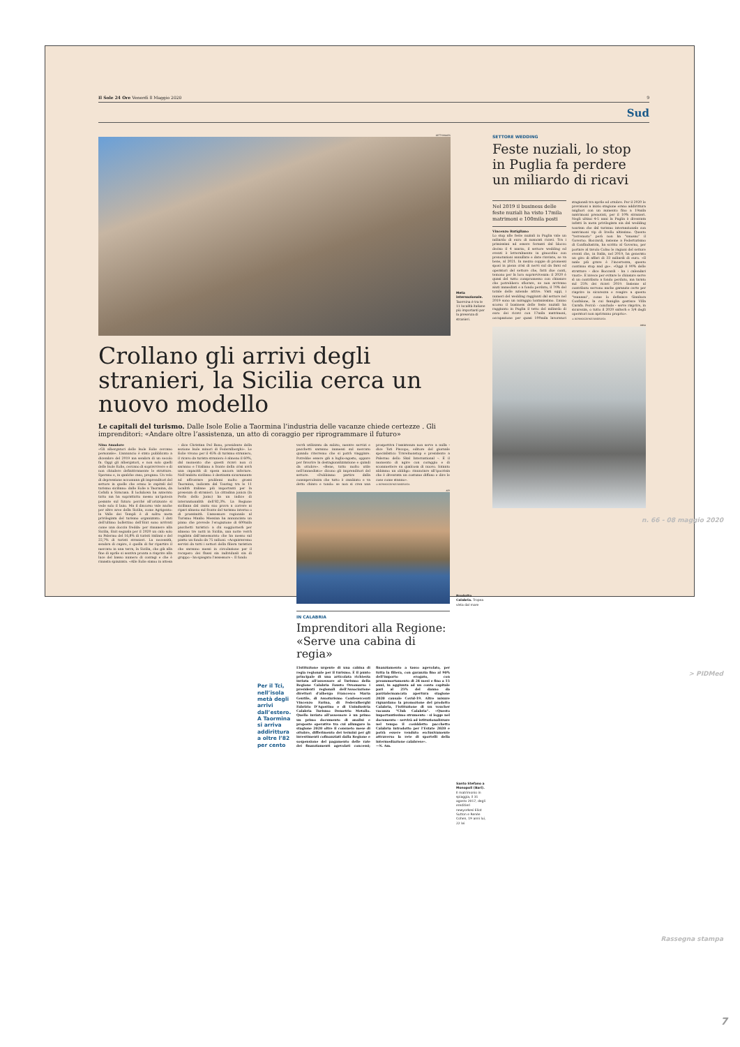Il Sole 24 Ore Venerdì 8 Maggio 2020 9
Sud
GETTYIMAGES
Crollano gli arrivi degli stranieri, la Sicilia cerca un nuovo modello
Le capitali del turismo. Dalle Isole Eolie a Taormina l’industria delle vacanze chiede certezze . Gli imprenditori: «Andare oltre l’assistenza, un atto di coraggio per riprogrammare il futuro»
Nino Amadore
«Gli albergatori delle Isole Eolie cercano personale». L’annuncio è stato pubblicato a dicembre del 2019 ma sembra di un secolo fa. Oggi gli albergatori, e non solo quelli delle Isole Eolie, cercano di sopravvivere e di non chiudere definitivamente le strutture. Sperano e, in qualche caso, pregano. Un velo di depressione accomuna gli imprenditori del settore in quelle che erano le capitali del turismo siciliano: dalle Eolie a Taormina, da Cefalù a Siracusa. Il lockdown ha azzerato tutto ma ha soprattutto messo un’ipoteca pesante sul futuro perché all’orizzonte si vede solo il buio. Ma il discorso vale anche per altre aree della Sicilia, come Agrigento: la Valle dei Templi è di solito meta privilegiata del turismo organizzato. I dati dell’ultimo bollettino dell’Enit sono arrivati come una doccia fredda: per rimanere alla Sicilia, Enit segnala per il 2020 un calo solo su Palermo del 16,8% di turisti italiani e del 22,7% di turisti stranieri. La necessità, sembra di capire, è quella di far ripartire il mercato in una terra, la Sicilia, che già alla fine di aprile si sentiva pronta a riaprire alla luce del basso numero di contagi e che è rimasta spiazzata. «Alle Eolie siamo in attesa – dice Christian Del Bono, presidente della sezione Isole minori di Federalberghi». Le Eolie vivono per il 45% di turismo straniero, il ricavo da turista straniero è almeno il 60%, dal momento che questi ricavi non ci saranno e l’italiano a fronte della crisi avrà una capacità di spesa ancora inferiore. Nell’ambito siciliano è destinata sicuramente ad affrontare problemi molto grossi Taormina, indicata dal Touring tra le 11 località italiane più importanti per la presenza di stranieri. La cittadina jonica (la Perla dello Jonio) ha un indice di internazionalità dell’82,3%. La Regione siciliana dal canto suo prova a correre ai ripari almeno sul fronte del turismo interno o di prossimità. L’assessore regionale al Turismo Manlio Messina ha annunciato un piano che prevede l’erogazione di 600mila pacchetti turistici: a chi soggiornerà per almeno tre notti in Sicilia, una notte verrà regalata dall’assessorato che ha messo sul piatto un fondo da 75 milioni. «Acquisteremo servizi da tutti i settori della filiera turistica che saranno messi in circolazione per il recupero dei flussi sia individuali sia di gruppo - ha spiegato l’assessore -. Il fondo
Per il Tci, nell’isola metà degli arrivi dall’estero. A Taormina si arriva addirittura a oltre l’82 per cento
verrà utilizzato da subito, mentre servizi e pacchetti saranno immessi sul mercato quando riterremo che si potrà viaggiare. Potrebbe essere già a luglio-agosto, oppure per favorire la destagionalizzazione e quindi da ottobre». «Bene, tutto molto utile nell’immediato» dicono gli imprenditori del settore. «Dobbiamo partire dalla consapevolezza che tutto è cambiato e va detto chiaro e tondo: se non si crea una prospettiva l’assistenza non serve a nulla - dice Toti Piscopo, editore del giornale specialistico Travelnonstop e presidente a Palermo dello Skal International -. È il momento di agire con coraggio e di scommettere su qualcosa di nuovo. Intanto abbiamo un obbligo: rinunciare all’ipocrisia che è diventata un costume diffuso e dire le cose come stanno».
© RIPRODUZIONE RISERVATA
AFP
IN CALABRIA
Imprenditori alla Regione: «Serve una cabina di regia»
L’istituzione urgente di una cabina di regia regionale per il turismo. È il punto principale di una articolata richiesta inviata all’assessore al Turismo della Regione Calabria Fausto Orsomarso i presidenti regionali dell’Associazione direttori d’albergo Francesco Maria Gentile, di Assoturismo Confesercenti Vincenzo Farina, di Federalberghi Fabrizio D’Agostino e di Unindustria Calabria Turismo Demetrio Metallo. Quello inviato all’assessore è un primo un primo documento di analisi e proposte operative tra cui allungare la stagione 2020 oltre il consueto mese di ottobre, differimento dei termini per gli investimenti cofinanziati dalla Regione e sospensione del pagamento delle rate dei finanziamenti agevolati concessi; finanziamento a tasso agevolato, per tutta la filiera, con garanzia fino al 90% dell’importo erogato, con preammortamento di 24 mesi e fino a 15 anni, in aggiunta ad un conto capitale pari al 25% del danno da parziale/mancata apertura stagione 2020 causale Covid-19. Altre misure riguardano la promozione del prodotto Calabria, l’istituzione di un voucher vacanza “Club Calabria”. «Questo importantissimo strumento - si legge nel documento - servirà ad istituzionalizzare nel tempo il cosiddetto pacchetto Calabria introdotto per l’Estate 2020 e potrà essere venduto esclusivamente attraverso la rete di sportelli della intermediazione calabrese».
—N. Am.
Meta internazionale. Taormina è tra le 11 località italiane più importanti per la presenza di stranieri.
Prodotto Calabria. Tropea vista dal mare
Santo Stefano a Monopoli (Bari). Il matrimonio in spiaggia, il 31 agosto 2017, degli ereditieri newyorkesi Eliot Sutton e Renèe Cohen, 19 anni lui, 22 lei
SETTORE WEDDING
Feste nuziali, lo stop in Puglia fa perdere un miliardo di ricavi
Nel 2019 il business delle feste nuziali ha visto 17mila matrimoni e 100mila posti
Vincenzo Rutigliano
Lo stop alle feste nuziali in Puglia vale un miliardo di euro di mancati ricavi. Tra i primissimi ad essere fermati dal blocco deciso il 4 marzo, il settore wedding ed eventi è letteralmente in ginocchio con prenotazioni annullate e date rinviate, se va bene, al 2021. In mezzo coppie di promessi sposi in piena crisi di nervi sul da farsi ed operatori del settore che, fatti due conti, temono per la loro sopravvivenza: il 2020 è quasi del tutto compromesso con chiusure che potrebbero sfiorare, se non arrivano aiuti immediati e a fondo perduto, il 70% del totale delle aziende attive. Visti oggi, i numeri del wedding raggiunti dal settore nel 2019 sono un miraggio lontanissimo. L’anno scorso il business delle feste nuziali ha raggiunto in Puglia il tetto del miliardo di euro dei ricavi con 17mila matrimoni, occupazione per quasi 100mila lavoratori stagionali tra aprile ed ottobre. Per il 2020 le previsioni a inizio stagione erano addirittura migliori con un aumento fino a 19mila matrimoni prenotati, per il 10% stranieri. Negli ultimi 4-5 anni la Puglia è diventata infatti la meta privilegiata sia dal wedding tourism che dal turismo internazionale con matrimoni vip di livello altissimo. Questo “terremoto” però non ha “smosso” il Governo. Boccardi, insieme a Federturismo di Confindustria, ha scritto al Governo, per portare al tavolo Colao le ragioni del settore eventi che, in Italia, nel 2019, ha generato un giro di affari di 33 miliardi di euro. «Il male più grave è l’incertezza, questo continuo stop and go». «Oggi il 90% delle strutture - dice Boccardi - ha i calendari vuoti». E invece per evitare le chiusure serve sì un contributo a fondo perduto, ma tarato sul 25% dei ricavi 2019. Insieme al contributo servono anche garanzie certe per riaprire in sicurezza e reagire a questo “tsunami”, come lo definisce Gianluca Confalone, la cui famiglia gestisce Villa Carafa. Perciò - conclude - serve riaprire, in sicurezza, o tutto il 2020 salterà e 3/4 degli operatori non apriranno proprio».
© RIPRODUZIONE RISERVATA
ANSA
n. 66 - 08 maggio 2020
> PIDMed
Rassegna stampa
7